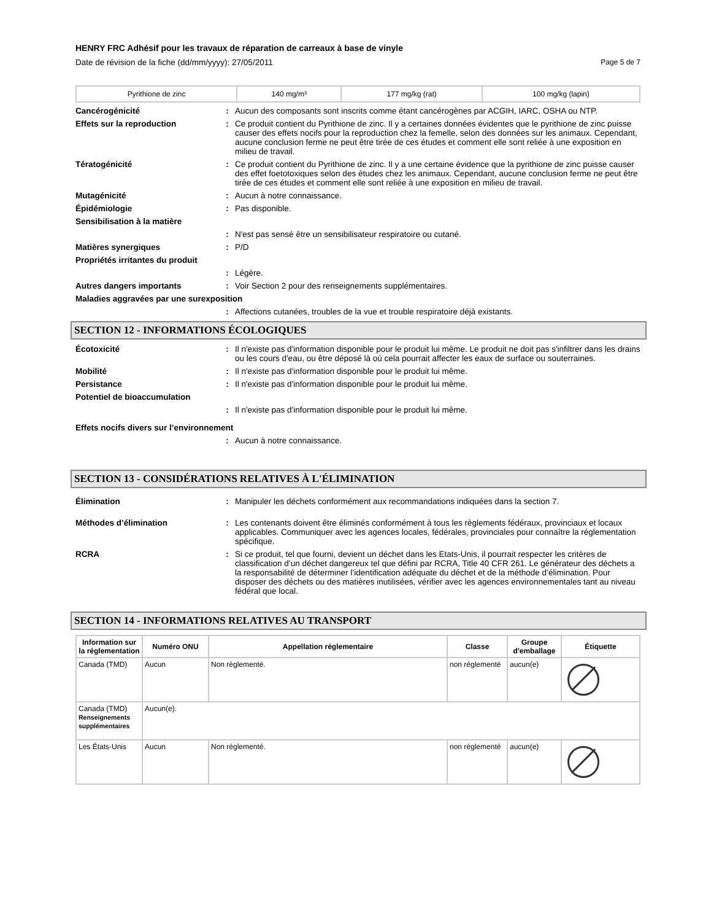HENRY FRC Adhésif pour les travaux de réparation de carreaux à base de vinyle
Date de révision de la fiche (dd/mm/yyyy): 27/05/2011 Page 5 de 7
| Pyrithione de zinc | 140 mg/m³ | 177 mg/kg (rat) | 100 mg/kg (lapin) |
Cancérogénicité : Aucun des composants sont inscrits comme étant cancérogènes par ACGIH, IARC, OSHA ou NTP.
Effets sur la reproduction : Ce produit contient du Pyrithione de zinc. Il y a certaines données évidentes que le pyrithione de zinc puisse causer des effets nocifs pour la reproduction chez la femelle, selon des données sur les animaux. Cependant, aucune conclusion ferme ne peut être tirée de ces études et comment elle sont reliée à une exposition en milieu de travail.
Tératogénicité : Ce produit contient du Pyrithione de zinc. Il y a une certaine évidence que la pyrithione de zinc puisse causer des effet foetotoxiques selon des études chez les animaux. Cependant, aucune conclusion ferme ne peut être tirée de ces études et comment elle sont reliée à une exposition en milieu de travail.
Mutagénicité : Aucun à notre connaissance.
Épidémiologie : Pas disponible.
Sensibilisation à la matière
: N'est pas sensé être un sensibilisateur respiratoire ou cutané.
Matières synergiques : P/D
Propriétés irritantes du produit
: Légère.
Autres dangers importants : Voir Section 2 pour des renseignements supplémentaires.
Maladies aggravées par une surexposition
: Affections cutanées, troubles de la vue et trouble respiratoire déjà existants.
SECTION 12 - INFORMATIONS ÉCOLOGIQUES
Écotoxicité : Il n'existe pas d'information disponible pour le produit lui même. Le produit ne doit pas s'infiltrer dans les drains ou les cours d'eau, ou être déposé là où cela pourrait affecter les eaux de surface ou souterraines.
Mobilité : Il n'existe pas d'information disponible pour le produit lui même.
Persistance : Il n'existe pas d'information disponible pour le produit lui même.
Potentiel de bioaccumulation
: Il n'existe pas d'information disponible pour le produit lui même.
Effets nocifs divers sur l’environnement
: Aucun à notre connaissance.
SECTION 13 - CONSIDÉRATIONS RELATIVES À L'ÉLIMINATION
Élimination : Manipuler les déchets conformément aux recommandations indiquées dans la section 7.
Méthodes d’élimination : Les contenants doivent être éliminés conformément à tous les règlements fédéraux, provinciaux et locaux applicables. Communiquer avec les agences locales, fédérales, provinciales pour connaître la réglementation spécifique.
RCRA : Si ce produit, tel que fourni, devient un déchet dans les Etats-Unis, il pourrait respecter les critères de classification d’un déchet dangereux tel que défini par RCRA, Title 40 CFR 261. Le générateur des déchets a la responsabilité de déterminer l’identification adéquate du déchet et de la méthode d’élimination. Pour disposer des déchets ou des matières inutilisées, vérifier avec les agences environnementales tant au niveau fédéral que local.
SECTION 14 - INFORMATIONS RELATIVES AU TRANSPORT
| Information sur la réglementation | Numéro ONU | Appellation réglementaire | Classe | Groupe d'emballage | Étiquette |
| --- | --- | --- | --- | --- | --- |
| Canada (TMD) | Aucun | Non réglementé. | non réglementé | aucun(e) | |
| Canada (TMD) Renseignements supplémentaires | Aucun(e). | | | | |
| Les États-Unis | Aucun | Non réglementé. | non réglementé | aucun(e) | |